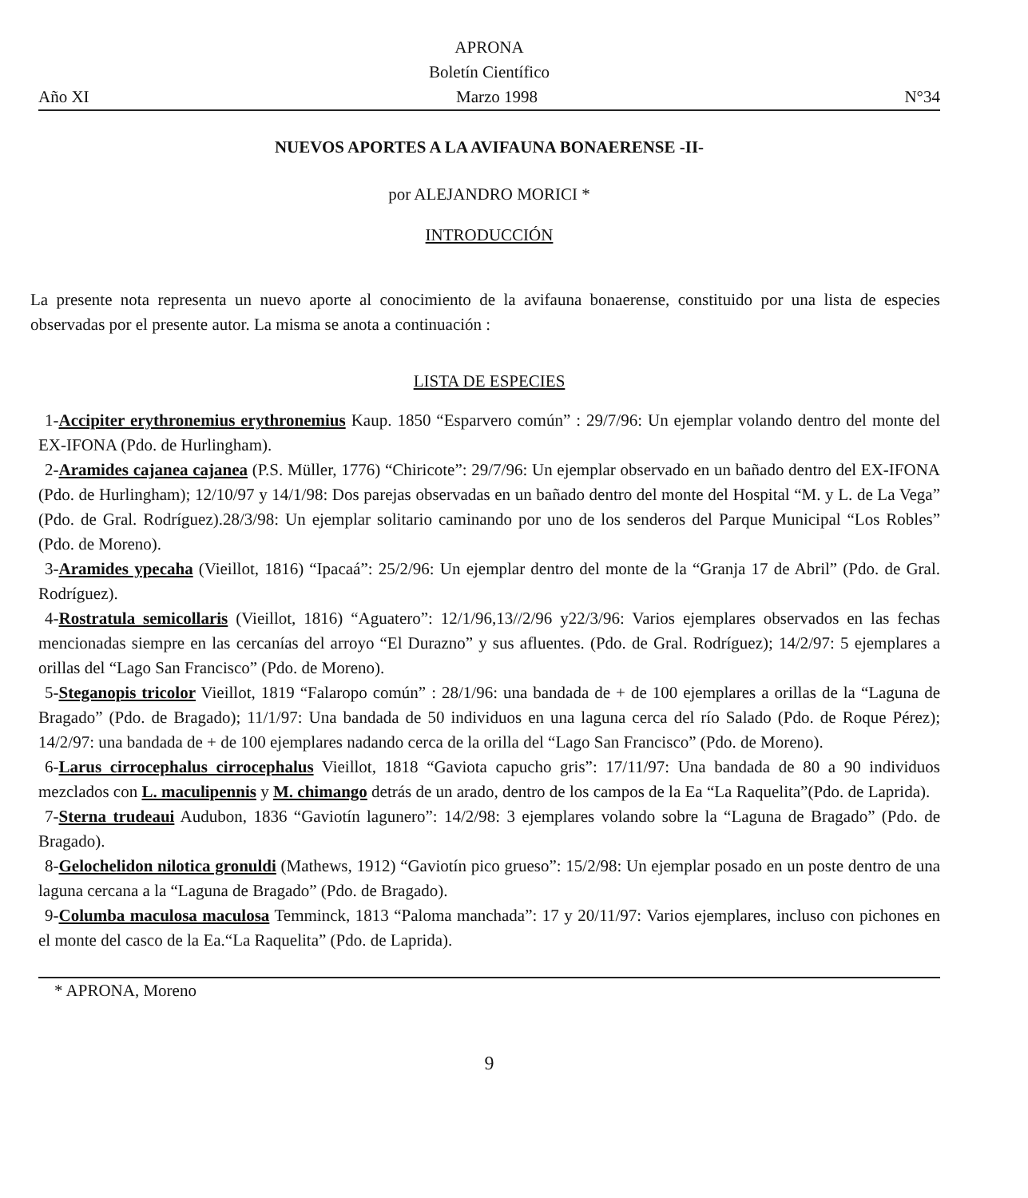APRONA
Boletín Científico
Año XI Marzo 1998 N°34
NUEVOS APORTES A LA AVIFAUNA BONAERENSE -II-
por ALEJANDRO MORICI *
INTRODUCCIÓN
La presente nota representa un nuevo aporte al conocimiento de la avifauna bonaerense, constituido por una lista de especies observadas por el presente autor. La misma se anota a continuación :
LISTA DE ESPECIES
1-Accipiter erythronemius erythronemius Kaup. 1850 “Esparvero común” : 29/7/96: Un ejemplar volando dentro del monte del EX-IFONA (Pdo. de Hurlingham).
2-Aramides cajanea cajanea (P.S. Müller, 1776) “Chiricote”: 29/7/96: Un ejemplar observado en un bañado dentro del EX-IFONA (Pdo. de Hurlingham); 12/10/97 y 14/1/98: Dos parejas observadas en un bañado dentro del monte del Hospital “M. y L. de La Vega” (Pdo. de Gral. Rodríguez).28/3/98: Un ejemplar solitario caminando por uno de los senderos del Parque Municipal “Los Robles” (Pdo. de Moreno).
3-Aramides ypecaha (Vieillot, 1816) “Ipacaá”: 25/2/96: Un ejemplar dentro del monte de la “Granja 17 de Abril” (Pdo. de Gral. Rodríguez).
4-Rostratula semicollaris (Vieillot, 1816) “Aguatero”: 12/1/96,13//2/96 y22/3/96: Varios ejemplares observados en las fechas mencionadas siempre en las cercanías del arroyo “El Durazno” y sus afluentes. (Pdo. de Gral. Rodríguez); 14/2/97: 5 ejemplares a orillas del “Lago San Francisco” (Pdo. de Moreno).
5-Steganopis tricolor Vieillot, 1819 “Falaropo común” : 28/1/96: una bandada de + de 100 ejemplares a orillas de la “Laguna de Bragado” (Pdo. de Bragado); 11/1/97: Una bandada de 50 individuos en una laguna cerca del río Salado (Pdo. de Roque Pérez); 14/2/97: una bandada de + de 100 ejemplares nadando cerca de la orilla del “Lago San Francisco” (Pdo. de Moreno).
6-Larus cirrocephalus cirrocephalus Vieillot, 1818 “Gaviota capucho gris”: 17/11/97: Una bandada de 80 a 90 individuos mezclados con L. maculipennis y M. chimango detrás de un arado, dentro de los campos de la Ea “La Raquelita”(Pdo. de Laprida).
7-Sterna trudeaui Audubon, 1836 “Gaviotín lagunero”: 14/2/98: 3 ejemplares volando sobre la “Laguna de Bragado” (Pdo. de Bragado).
8-Gelochelidon nilotica gronuldi (Mathews, 1912) “Gaviotín pico grueso”: 15/2/98: Un ejemplar posado en un poste dentro de una laguna cercana a la “Laguna de Bragado” (Pdo. de Bragado).
9-Columba maculosa maculosa Temminck, 1813 “Paloma manchada”: 17 y 20/11/97: Varios ejemplares, incluso con pichones en el monte del casco de la Ea.“La Raquelita” (Pdo. de Laprida).
* APRONA, Moreno
9